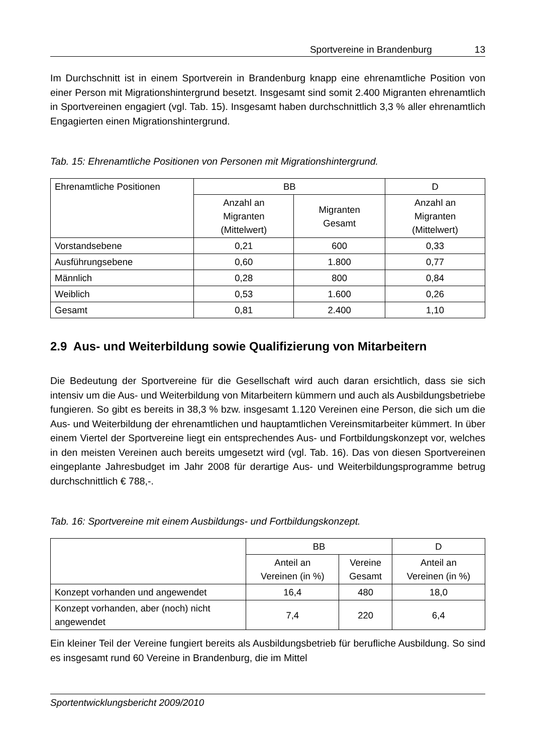Sportvereine in Brandenburg 13
Im Durchschnitt ist in einem Sportverein in Brandenburg knapp eine ehrenamtliche Position von einer Person mit Migrationshintergrund besetzt. Insgesamt sind somit 2.400 Migranten ehrenamtlich in Sportvereinen engagiert (vgl. Tab. 15). Insgesamt haben durchschnittlich 3,3 % aller ehrenamtlich Engagierten einen Migrations­hintergrund.
Tab. 15: Ehrenamtliche Positionen von Personen mit Migrationshintergrund.
| Ehrenamtliche Positionen | BB | | D |
| --- | --- | --- | --- |
| | Anzahl an Migranten (Mittelwert) | Migranten Gesamt | Anzahl an Migranten (Mittelwert) |
| Vorstandsebene | 0,21 | 600 | 0,33 |
| Ausführungsebene | 0,60 | 1.800 | 0,77 |
| Männlich | 0,28 | 800 | 0,84 |
| Weiblich | 0,53 | 1.600 | 0,26 |
| Gesamt | 0,81 | 2.400 | 1,10 |
2.9 Aus- und Weiterbildung sowie Qualifizierung von Mitarbeitern
Die Bedeutung der Sportvereine für die Gesellschaft wird auch daran ersichtlich, dass sie sich intensiv um die Aus- und Weiterbildung von Mitarbeitern kümmern und auch als Ausbildungsbetriebe fungieren. So gibt es bereits in 38,3 % bzw. insgesamt 1.120 Vereinen eine Person, die sich um die Aus- und Weiterbildung der ehrenamtlichen und hauptamtlichen Vereinsmitarbeiter kümmert. In über einem Viertel der Sportvereine liegt ein entsprechendes Aus- und Fortbildungskonzept vor, welches in den meisten Vereinen auch bereits umgesetzt wird (vgl. Tab. 16). Das von diesen Sportvereinen eingeplante Jahresbudget im Jahr 2008 für derartige Aus- und Weiterbildungsprogramme betrug durchschnittlich € 788,-.
Tab. 16: Sportvereine mit einem Ausbildungs- und Fortbildungskonzept.
| | BB | | D |
| --- | --- | --- | --- |
| | Anteil an Vereinen (in %) | Vereine Gesamt | Anteil an Vereinen (in %) |
| Konzept vorhanden und angewendet | 16,4 | 480 | 18,0 |
| Konzept vorhanden, aber (noch) nicht angewendet | 7,4 | 220 | 6,4 |
Ein kleiner Teil der Vereine fungiert bereits als Ausbildungsbetrieb für berufliche Ausbildung. So sind es insgesamt rund 60 Vereine in Brandenburg, die im Mittel
Sportentwicklungsbericht 2009/2010